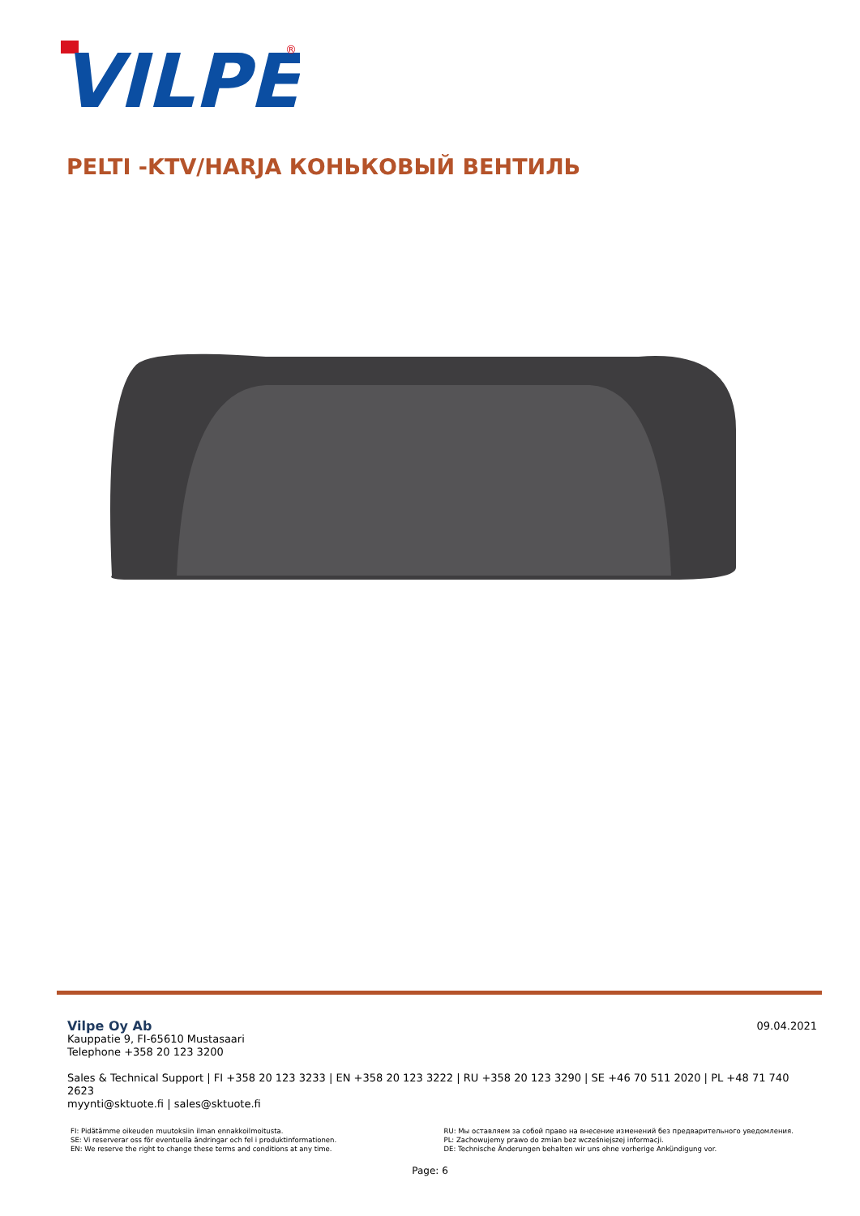VILPE
®
PELTI -KTV/HARJA КОНЬКОВЫЙ ВЕНТИЛЬ
09.04.2021
Vilpe Oy Ab
Kauppatie 9, FI-65610 Mustasaari
Telephone +358 20 123 3200
Sales & Technical Support | FI +358 20 123 3233 | EN +358 20 123 3222 | RU +358 20 123 3290 | SE +46 70 511 2020 | PL +48 71 740 2623
myynti@sktuote.fi | sales@sktuote.fi
FI: Pidätämme oikeuden muutoksiin ilman ennakkoilmoitusta.
SE: Vi reserverar oss för eventuella ändringar och fel i produktinformationen.
EN: We reserve the right to change these terms and conditions at any time.
RU: Мы оставляем за собой право на внесение изменений без предварительного уведомления.
PL: Zachowujemy prawo do zmian bez wcześniejszej informacji.
DE: Technische Änderungen behalten wir uns ohne vorherige Ankündigung vor.
Page: 6